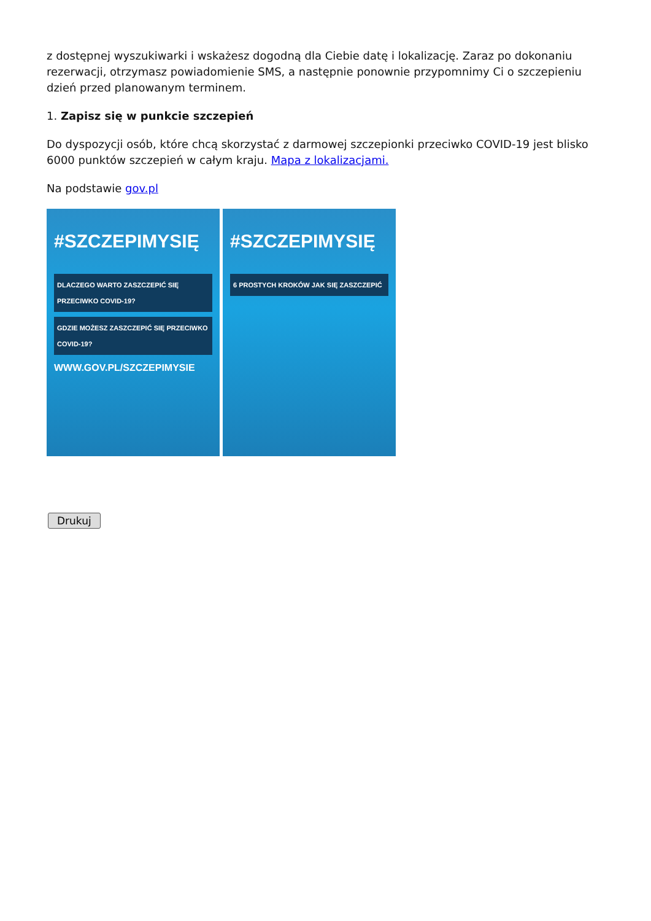z dostępnej wyszukiwarki i wskażesz dogodną dla Ciebie datę i lokalizację. Zaraz po dokonaniu rezerwacji, otrzymasz powiadomienie SMS, a następnie ponownie przypomnimy Ci o szczepieniu dzień przed planowanym terminem.
1. Zapisz się w punkcie szczepień
Do dyspozycji osób, które chcą skorzystać z darmowej szczepionki przeciwko COVID-19 jest blisko 6000 punktów szczepień w całym kraju. Mapa z lokalizacjami.
Na podstawie gov.pl
#SZCZEPIMYSIĘ
DLACZEGO WARTO ZASZCZEPIĆ SIĘ PRZECIWKO COVID-19?
GDZIE MOŻESZ ZASZCZEPIĆ SIĘ PRZECIWKO COVID-19?
WWW.GOV.PL/SZCZEPIMYSIE
#SZCZEPIMYSIĘ
6 PROSTYCH KROKÓW JAK SIĘ ZASZCZEPIĆ
Drukuj